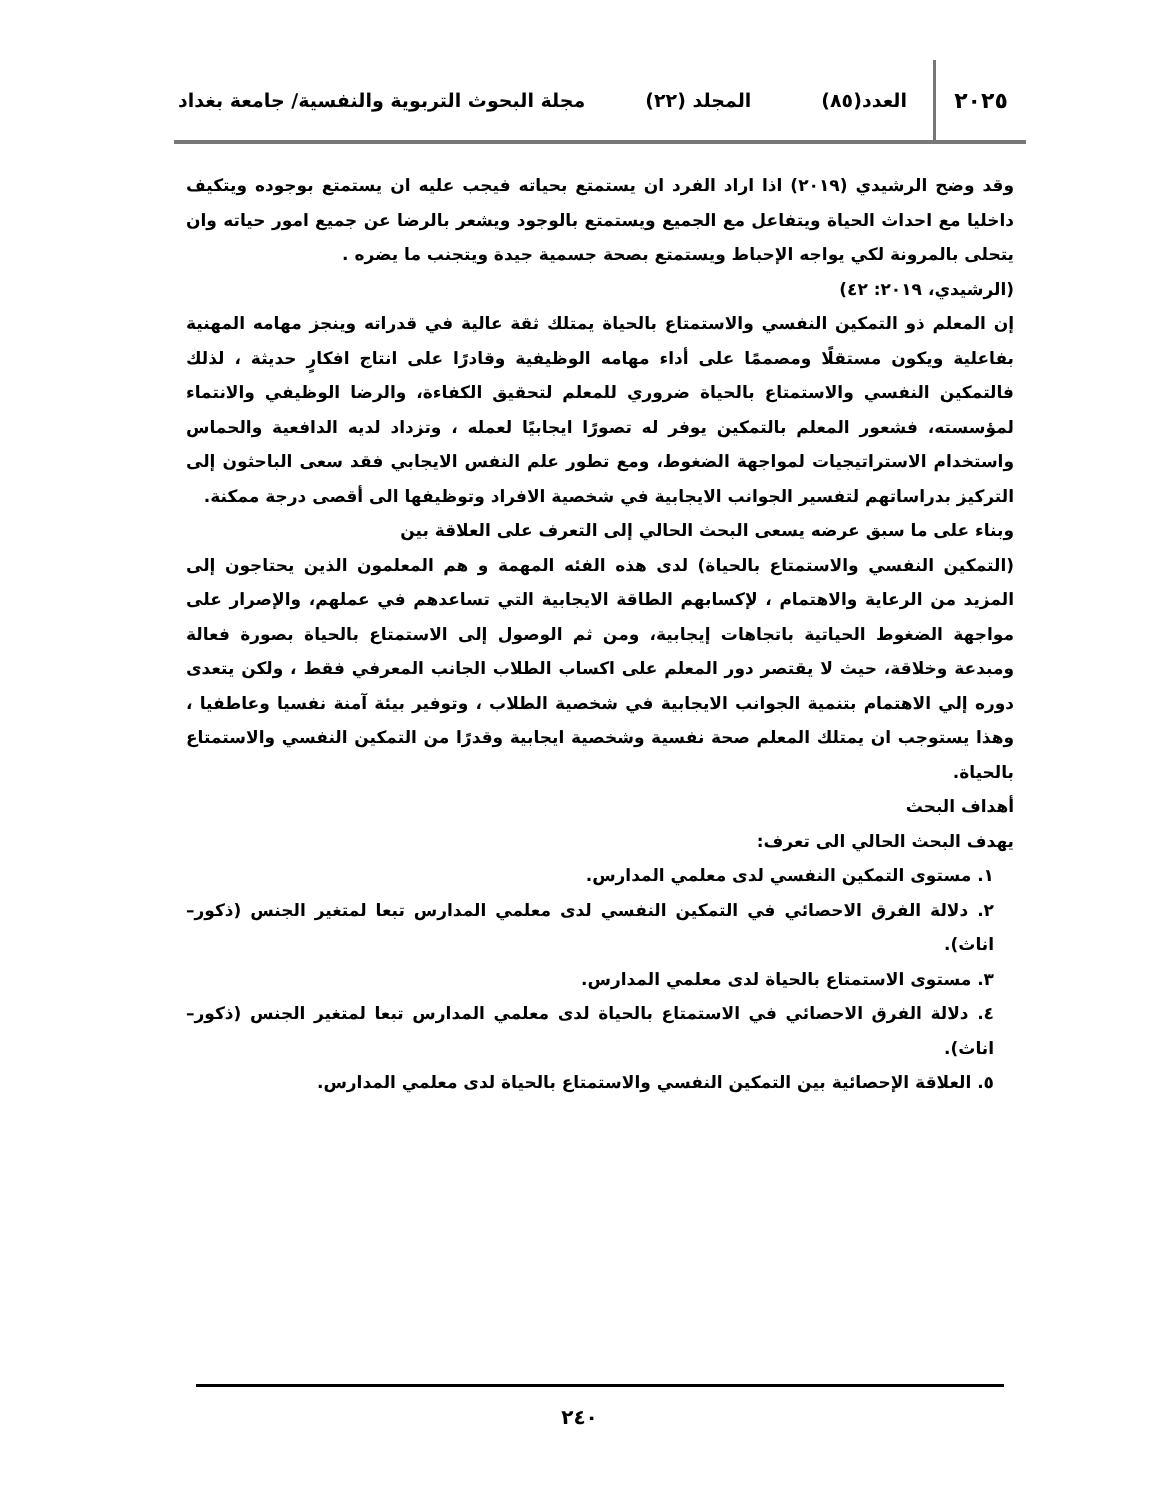٢٠٢٥
العدد(٨٥) المجلد (٢٢) مجلة البحوث التربوية والنفسية/ جامعة بغداد
وقد وضح الرشيدي (٢٠١٩) اذا اراد الفرد ان يستمتع بحياته فيجب عليه ان يستمتع بوجوده ويتكيف داخليا مع احداث الحياة ويتفاعل مع الجميع ويستمتع بالوجود ويشعر بالرضا عن جميع امور حياته وان يتحلى بالمرونة لكي يواجه الإحباط ويستمتع بصحة جسمية جيدة ويتجنب ما يضره .
(الرشيدي، ٢٠١٩: ٤٢)
إن المعلم ذو التمكين النفسي والاستمتاع بالحياة يمتلك ثقة عالية في قدراته وينجز مهامه المهنية بفاعلية ويكون مستقلًا ومصممًا على أداء مهامه الوظيفية وقادرًا على انتاج افكارٍ حديثة ، لذلك فالتمكين النفسي والاستمتاع بالحياة ضروري للمعلم لتحقيق الكفاءة، والرضا الوظيفي والانتماء لمؤسسته، فشعور المعلم بالتمكين يوفر له تصورًا ايجابيًا لعمله ، وتزداد لديه الدافعية والحماس واستخدام الاستراتيجيات لمواجهة الضغوط، ومع تطور علم النفس الايجابي فقد سعى الباحثون إلى التركيز بدراساتهم لتفسير الجوانب الايجابية في شخصية الافراد وتوظيفها الى أقصى درجة ممكنة.
وبناء على ما سبق عرضه يسعى البحث الحالي إلى التعرف على العلاقة بين
(التمكين النفسي والاستمتاع بالحياة) لدى هذه الفئه المهمة و هم المعلمون الذين يحتاجون إلى المزيد من الرعاية والاهتمام ، لإكسابهم الطاقة الايجابية التي تساعدهم في عملهم، والإصرار على مواجهة الضغوط الحياتية باتجاهات إيجابية، ومن ثم الوصول إلى الاستمتاع بالحياة بصورة فعالة ومبدعة وخلاقة، حيث لا يقتصر دور المعلم على اكساب الطلاب الجانب المعرفي فقط ، ولكن يتعدى دوره إلي الاهتمام بتنمية الجوانب الايجابية في شخصية الطلاب ، وتوفير بيئة آمنة نفسيا وعاطفيا ، وهذا يستوجب ان يمتلك المعلم صحة نفسية وشخصية ايجابية وقدرًا من التمكين النفسي والاستمتاع بالحياة.
أهداف البحث
يهدف البحث الحالي الى تعرف:
١. مستوى التمكين النفسي لدى معلمي المدارس.
٢. دلالة الفرق الاحصائي في التمكين النفسي لدى معلمي المدارس تبعا لمتغير الجنس (ذكور–اناث).
٣. مستوى الاستمتاع بالحياة لدى معلمي المدارس.
٤. دلالة الفرق الاحصائي في الاستمتاع بالحياة لدى معلمي المدارس تبعا لمتغير الجنس (ذكور–اناث).
٥. العلاقة الإحصائية بين التمكين النفسي والاستمتاع بالحياة لدى معلمي المدارس.
٢٤٠